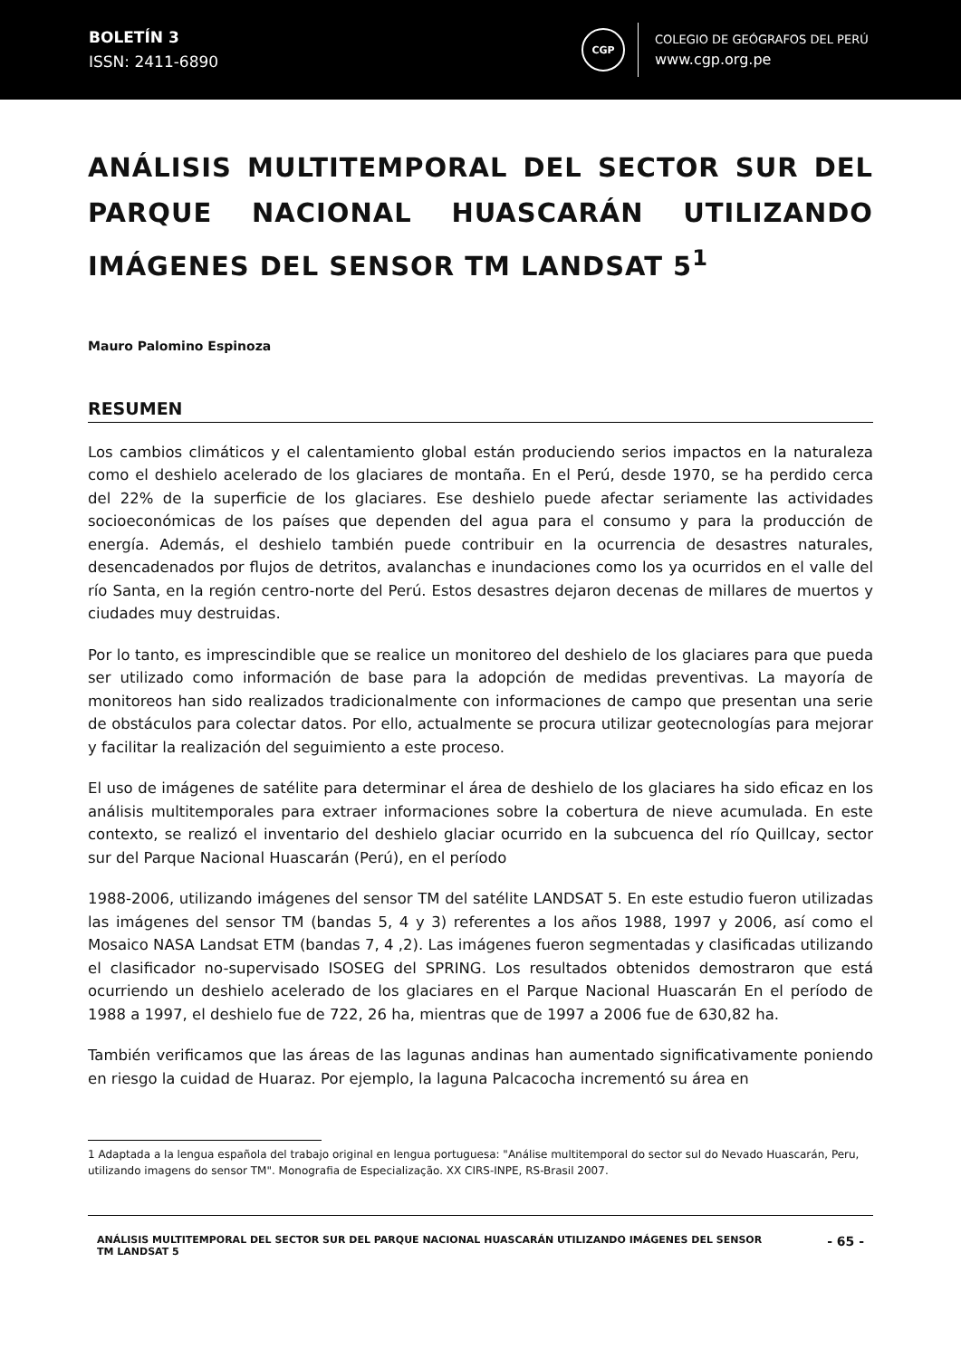BOLETÍN 3
ISSN: 2411-6890
CGP
COLEGIO DE GEÓGRAFOS DEL PERÚ
www.cgp.org.pe
ANÁLISIS MULTITEMPORAL DEL SECTOR SUR DEL PARQUE NACIONAL HUASCARÁN UTILIZANDO IMÁGENES DEL SENSOR TM LANDSAT 5<sup>1</sup>
Mauro Palomino Espinoza
RESUMEN
Los cambios climáticos y el calentamiento global están produciendo serios impactos en la naturaleza como el deshielo acelerado de los glaciares de montaña. En el Perú, desde 1970, se ha perdido cerca del 22% de la superficie de los glaciares. Ese deshielo puede afectar seriamente las actividades socioeconómicas de los países que dependen del agua para el consumo y para la producción de energía. Además, el deshielo también puede contribuir en la ocurrencia de desastres naturales, desencadenados por flujos de detritos, avalanchas e inundaciones como los ya ocurridos en el valle del río Santa, en la región centro-norte del Perú. Estos desastres dejaron decenas de millares de muertos y ciudades muy destruidas.
Por lo tanto, es imprescindible que se realice un monitoreo del deshielo de los glaciares para que pueda ser utilizado como información de base para la adopción de medidas preventivas. La mayoría de monitoreos han sido realizados tradicionalmente con informaciones de campo que presentan una serie de obstáculos para colectar datos. Por ello, actualmente se procura utilizar geotecnologías para mejorar y facilitar la realización del seguimiento a este proceso.
El uso de imágenes de satélite para determinar el área de deshielo de los glaciares ha sido eficaz en los análisis multitemporales para extraer informaciones sobre la cobertura de nieve acumulada. En este contexto, se realizó el inventario del deshielo glaciar ocurrido en la subcuenca del río Quillcay, sector sur del Parque Nacional Huascarán (Perú), en el período
1988-2006, utilizando imágenes del sensor TM del satélite LANDSAT 5. En este estudio fueron utilizadas las imágenes del sensor TM (bandas 5, 4 y 3) referentes a los años 1988, 1997 y 2006, así como el Mosaico NASA Landsat ETM (bandas 7, 4 ,2). Las imágenes fueron segmentadas y clasificadas utilizando el clasificador no-supervisado ISOSEG del SPRING. Los resultados obtenidos demostraron que está ocurriendo un deshielo acelerado de los glaciares en el Parque Nacional Huascarán En el período de 1988 a 1997, el deshielo fue de 722, 26 ha, mientras que de 1997 a 2006 fue de 630,82 ha.
También verificamos que las áreas de las lagunas andinas han aumentado significativamente poniendo en riesgo la cuidad de Huaraz. Por ejemplo, la laguna Palcacocha incrementó su área en
1 Adaptada a la lengua española del trabajo original en lengua portuguesa: "Análise multitemporal do sector sul do Nevado Huascarán, Peru, utilizando imagens do sensor TM". Monografia de Especialização. XX CIRS-INPE, RS-Brasil 2007.
ANÁLISIS MULTITEMPORAL DEL SECTOR SUR DEL PARQUE NACIONAL HUASCARÁN UTILIZANDO IMÁGENES DEL SENSOR
TM LANDSAT 5
- 65 -